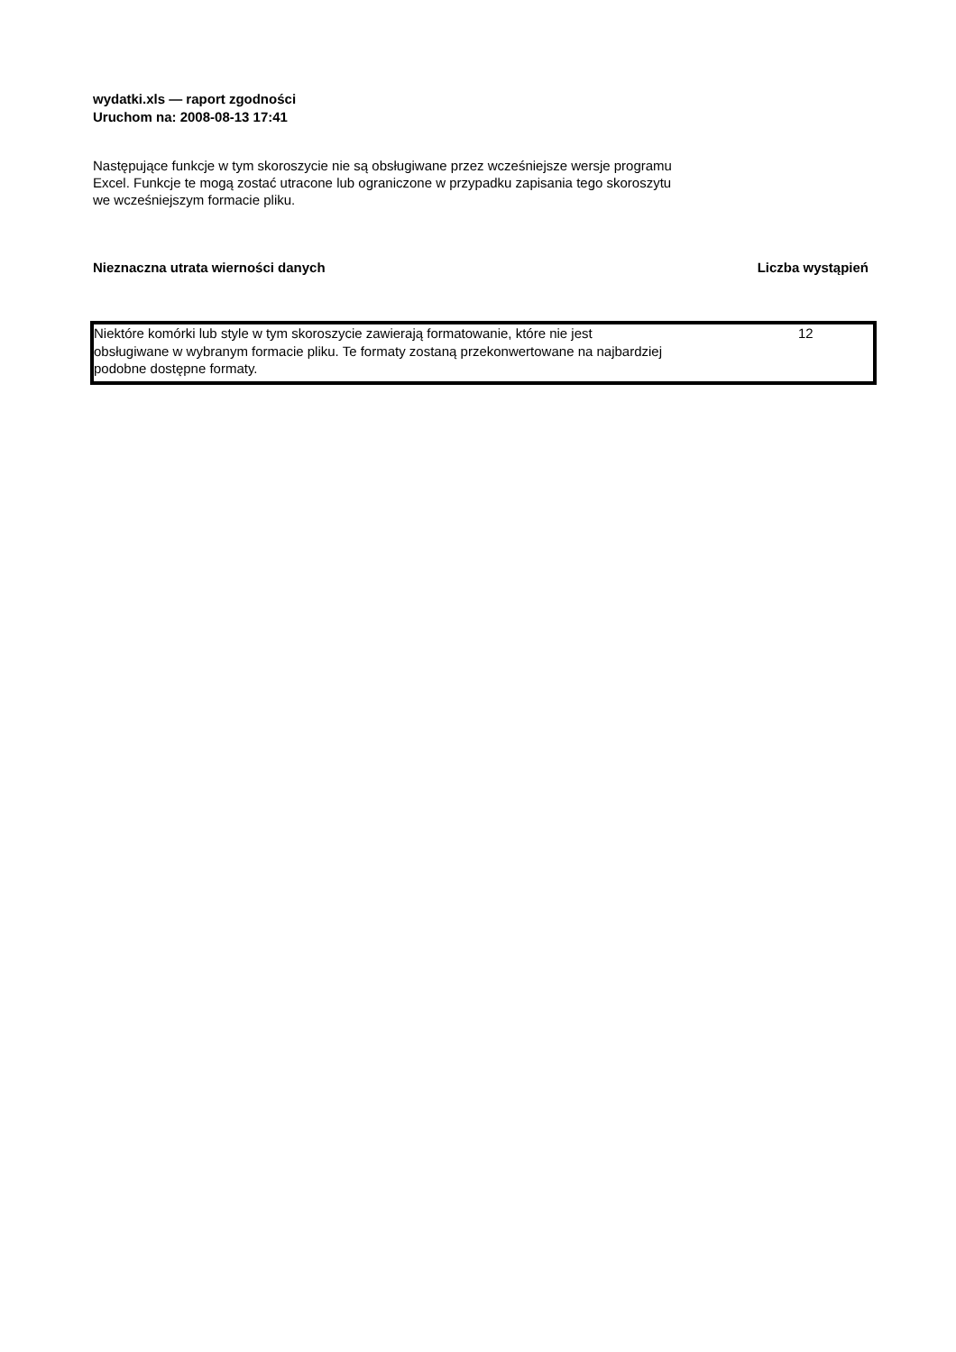wydatki.xls — raport zgodności
Uruchom na: 2008-08-13 17:41
Następujące funkcje w tym skoroszycie nie są obsługiwane przez wcześniejsze wersje programu Excel. Funkcje te mogą zostać utracone lub ograniczone w przypadku zapisania tego skoroszytu we wcześniejszym formacie pliku.
| Nieznaczna utrata wierności danych | Liczba wystąpień |
| Niektóre komórki lub style w tym skoroszycie zawierają formatowanie, które nie jest obsługiwane w wybranym formacie pliku. Te formaty zostaną przekonwertowane na najbardziej podobne dostępne formaty. | 12 |